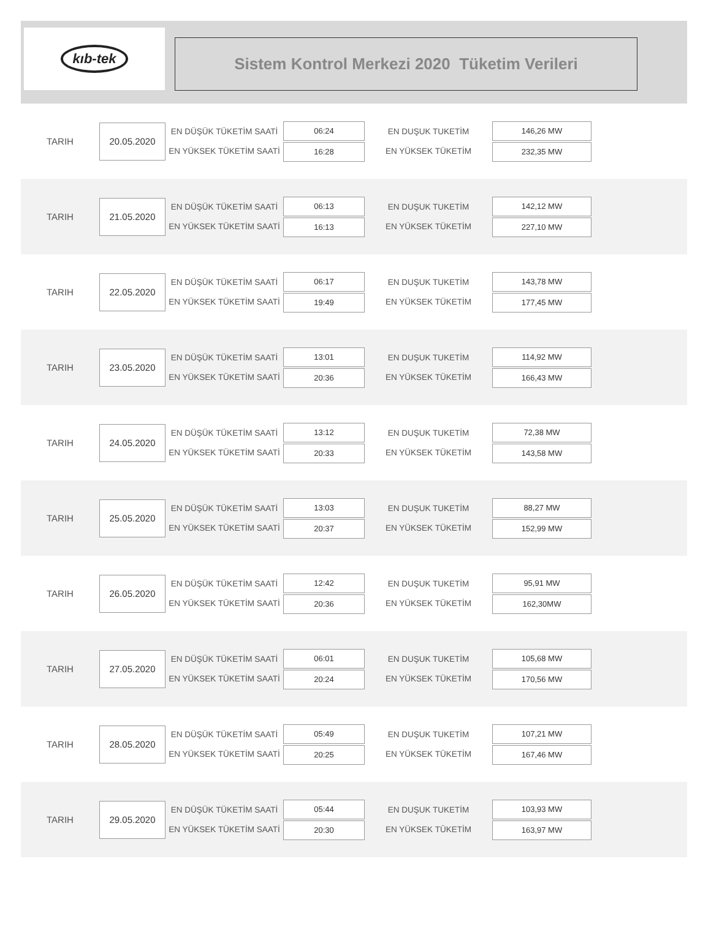kıb-tek
Sistem Kontrol Merkezi 2020 Tüketim Verileri
TARIH
20.05.2020
EN DÜŞÜK TÜKETİM SAATİ
EN YÜKSEK TÜKETİM SAATİ
06:24
16:28
EN DUŞUK TUKETİM
EN YÜKSEK TÜKETİM
146,26 MW
232,35 MW
TARIH
21.05.2020
EN DÜŞÜK TÜKETİM SAATİ
EN YÜKSEK TÜKETİM SAATİ
06:13
16:13
EN DUŞUK TUKETİM
EN YÜKSEK TÜKETİM
142,12 MW
227,10 MW
TARIH
22.05.2020
EN DÜŞÜK TÜKETİM SAATİ
EN YÜKSEK TÜKETİM SAATİ
06:17
19:49
EN DUŞUK TUKETİM
EN YÜKSEK TÜKETİM
143,78 MW
177,45 MW
TARIH
23.05.2020
EN DÜŞÜK TÜKETİM SAATİ
EN YÜKSEK TÜKETİM SAATİ
13:01
20:36
EN DUŞUK TUKETİM
EN YÜKSEK TÜKETİM
114,92 MW
166,43 MW
TARIH
24.05.2020
EN DÜŞÜK TÜKETİM SAATİ
EN YÜKSEK TÜKETİM SAATİ
13:12
20:33
EN DUŞUK TUKETİM
EN YÜKSEK TÜKETİM
72,38 MW
143,58 MW
TARIH
25.05.2020
EN DÜŞÜK TÜKETİM SAATİ
EN YÜKSEK TÜKETİM SAATİ
13:03
20:37
EN DUŞUK TUKETİM
EN YÜKSEK TÜKETİM
88,27 MW
152,99 MW
TARIH
26.05.2020
EN DÜŞÜK TÜKETİM SAATİ
EN YÜKSEK TÜKETİM SAATİ
12:42
20:36
EN DUŞUK TUKETİM
EN YÜKSEK TÜKETİM
95,91 MW
162,30MW
TARIH
27.05.2020
EN DÜŞÜK TÜKETİM SAATİ
EN YÜKSEK TÜKETİM SAATİ
06:01
20:24
EN DUŞUK TUKETİM
EN YÜKSEK TÜKETİM
105,68 MW
170,56 MW
TARIH
28.05.2020
EN DÜŞÜK TÜKETİM SAATİ
EN YÜKSEK TÜKETİM SAATİ
05:49
20:25
EN DUŞUK TUKETİM
EN YÜKSEK TÜKETİM
107,21 MW
167,46 MW
TARIH
29.05.2020
EN DÜŞÜK TÜKETİM SAATİ
EN YÜKSEK TÜKETİM SAATİ
05:44
20:30
EN DUŞUK TUKETİM
EN YÜKSEK TÜKETİM
103,93 MW
163,97 MW